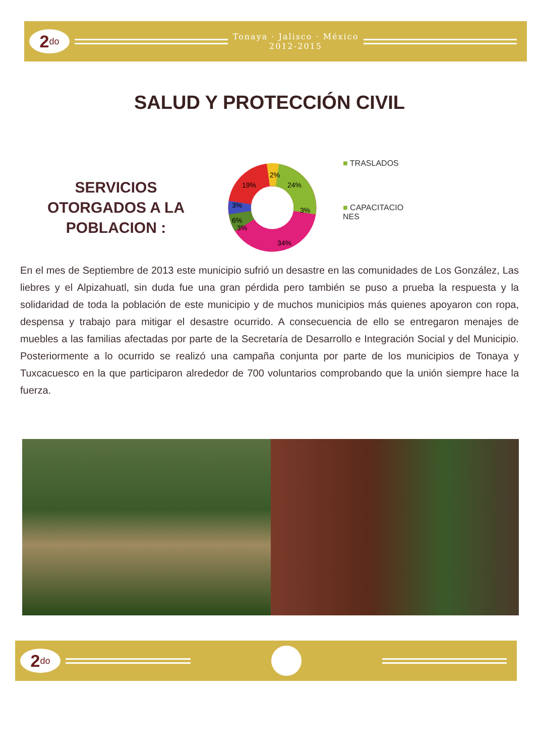2<sup>do</sup>
Tonaya · Jalisco · México
2012-2015
SALUD Y PROTECCIÓN CIVIL
SERVICIOS
OTORGADOS A LA
POBLACION :
2%
24%
3%
34%
3%
6%
3%
19%
■ TRASLADOS
■ CAPACITACIO
NES
En el mes de Septiembre de 2013 este municipio sufrió un desastre en las comunidades de Los González, Las liebres y el Alpizahuatl, sin duda fue una gran pérdida pero también se puso a prueba la respuesta y la solidaridad de toda la población de este municipio y de muchos municipios más quienes apoyaron con ropa, despensa y trabajo para mitigar el desastre ocurrido. A consecuencia de ello se entregaron menajes de muebles a las familias afectadas por parte de la Secretaría de Desarrollo e Integración Social y del Municipio. Posteriormente a lo ocurrido se realizó una campaña conjunta por parte de los municipios de Tonaya y Tuxcacuesco en la que participaron alrededor de 700 voluntarios comprobando que la unión siempre hace la fuerza.
2<sup>do</sup>